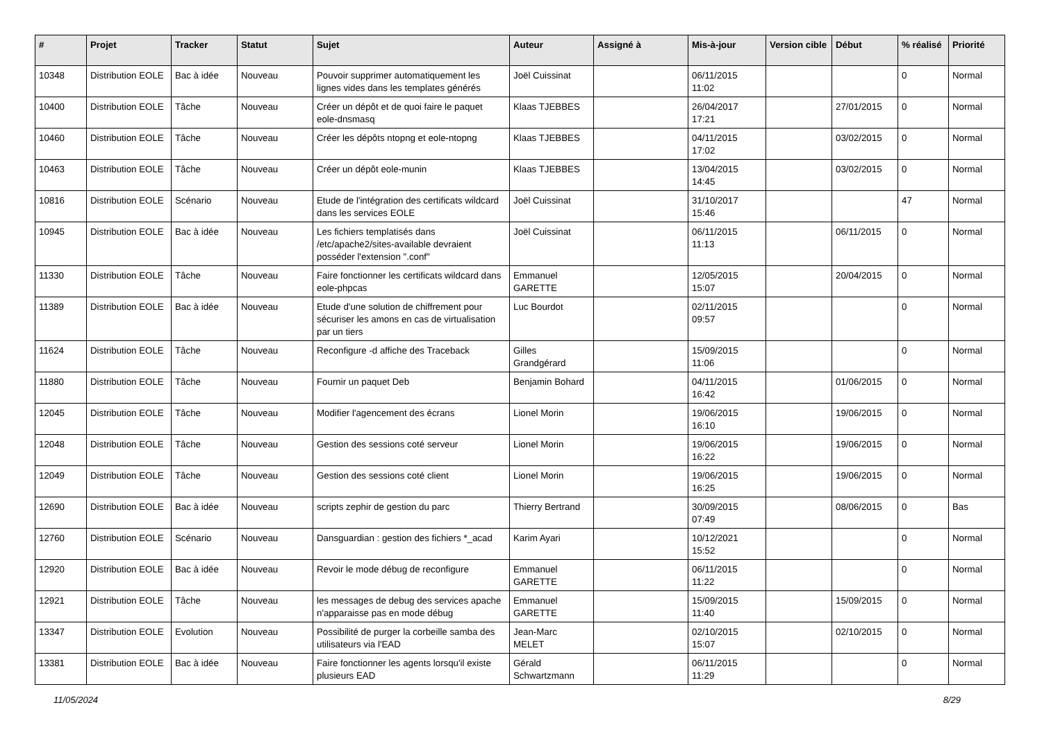| # | Projet | Tracker | Statut | Sujet | Auteur | Assigné à | Mis-à-jour | Version cible | Début | % réalisé | Priorité |
| --- | --- | --- | --- | --- | --- | --- | --- | --- | --- | --- | --- |
| 10348 | Distribution EOLE | Bac à idée | Nouveau | Pouvoir supprimer automatiquement les lignes vides dans les templates générés | Joël Cuissinat | | 06/11/2015 11:02 | | | 0 | Normal |
| 10400 | Distribution EOLE | Tâche | Nouveau | Créer un dépôt et de quoi faire le paquet eole-dnsmasq | Klaas TJEBBES | | 26/04/2017 17:21 | | 27/01/2015 | 0 | Normal |
| 10460 | Distribution EOLE | Tâche | Nouveau | Créer les dépôts ntopng et eole-ntopng | Klaas TJEBBES | | 04/11/2015 17:02 | | 03/02/2015 | 0 | Normal |
| 10463 | Distribution EOLE | Tâche | Nouveau | Créer un dépôt eole-munin | Klaas TJEBBES | | 13/04/2015 14:45 | | 03/02/2015 | 0 | Normal |
| 10816 | Distribution EOLE | Scénario | Nouveau | Etude de l'intégration des certificats wildcard dans les services EOLE | Joël Cuissinat | | 31/10/2017 15:46 | | | 47 | Normal |
| 10945 | Distribution EOLE | Bac à idée | Nouveau | Les fichiers templatisés dans /etc/apache2/sites-available devraient posséder l'extension ".conf" | Joël Cuissinat | | 06/11/2015 11:13 | | 06/11/2015 | 0 | Normal |
| 11330 | Distribution EOLE | Tâche | Nouveau | Faire fonctionner les certificats wildcard dans eole-phpcas | Emmanuel GARETTE | | 12/05/2015 15:07 | | 20/04/2015 | 0 | Normal |
| 11389 | Distribution EOLE | Bac à idée | Nouveau | Etude d'une solution de chiffrement pour sécuriser les amons en cas de virtualisation par un tiers | Luc Bourdot | | 02/11/2015 09:57 | | | 0 | Normal |
| 11624 | Distribution EOLE | Tâche | Nouveau | Reconfigure -d affiche des Traceback | Gilles Grandgérard | | 15/09/2015 11:06 | | | 0 | Normal |
| 11880 | Distribution EOLE | Tâche | Nouveau | Fournir un paquet Deb | Benjamin Bohard | | 04/11/2015 16:42 | | 01/06/2015 | 0 | Normal |
| 12045 | Distribution EOLE | Tâche | Nouveau | Modifier l'agencement des écrans | Lionel Morin | | 19/06/2015 16:10 | | 19/06/2015 | 0 | Normal |
| 12048 | Distribution EOLE | Tâche | Nouveau | Gestion des sessions coté serveur | Lionel Morin | | 19/06/2015 16:22 | | 19/06/2015 | 0 | Normal |
| 12049 | Distribution EOLE | Tâche | Nouveau | Gestion des sessions coté client | Lionel Morin | | 19/06/2015 16:25 | | 19/06/2015 | 0 | Normal |
| 12690 | Distribution EOLE | Bac à idée | Nouveau | scripts zephir de gestion du parc | Thierry Bertrand | | 30/09/2015 07:49 | | 08/06/2015 | 0 | Bas |
| 12760 | Distribution EOLE | Scénario | Nouveau | Dansguardian : gestion des fichiers *_acad | Karim Ayari | | 10/12/2021 15:52 | | | 0 | Normal |
| 12920 | Distribution EOLE | Bac à idée | Nouveau | Revoir le mode débug de reconfigure | Emmanuel GARETTE | | 06/11/2015 11:22 | | | 0 | Normal |
| 12921 | Distribution EOLE | Tâche | Nouveau | les messages de debug des services apache n'apparaisse pas en mode débug | Emmanuel GARETTE | | 15/09/2015 11:40 | | 15/09/2015 | 0 | Normal |
| 13347 | Distribution EOLE | Evolution | Nouveau | Possibilité de purger la corbeille samba des utilisateurs via l'EAD | Jean-Marc MELET | | 02/10/2015 15:07 | | 02/10/2015 | 0 | Normal |
| 13381 | Distribution EOLE | Bac à idée | Nouveau | Faire fonctionner les agents lorsqu'il existe plusieurs EAD | Gérald Schwartzmann | | 06/11/2015 11:29 | | | 0 | Normal |
11/05/2024 8/29